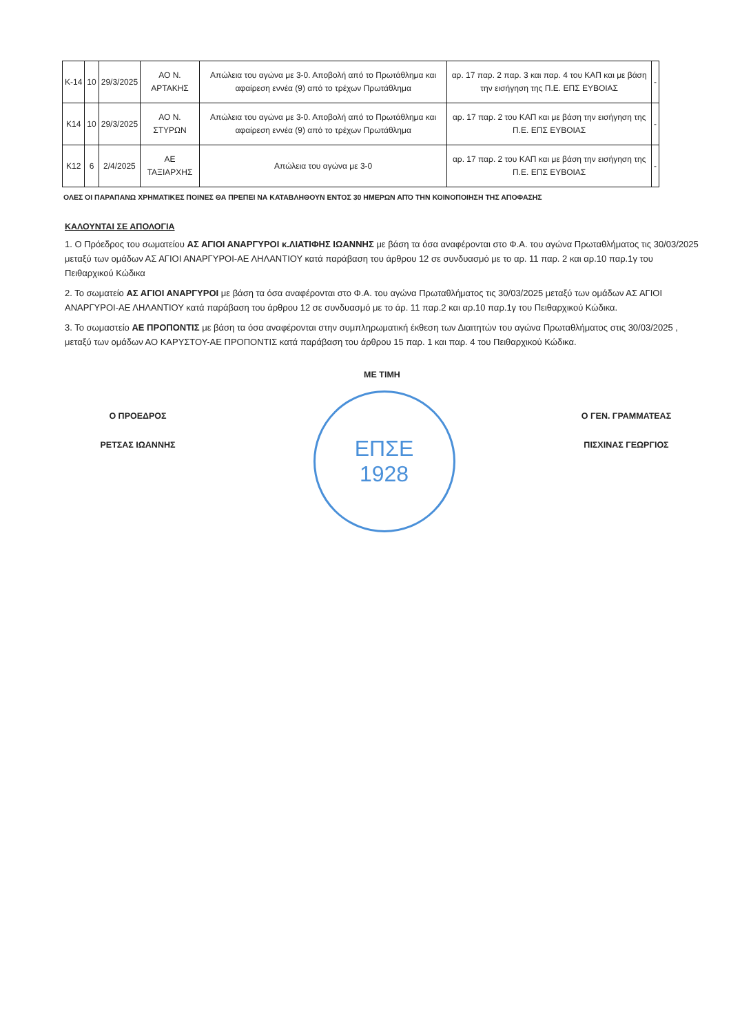| Κ-14 | 10 | 29/3/2025 | ΑΟ Ν. ΑΡΤΑΚΗΣ | Απώλεια του αγώνα με 3-0. Αποβολή από το Πρωτάθλημα και αφαίρεση εννέα (9) από το τρέχων Πρωτάθλημα | αρ. 17 παρ. 2 παρ. 3 και παρ. 4 του ΚΑΠ και με βάση την εισήγηση της Π.Ε. ΕΠΣ ΕΥΒΟΙΑΣ | - |
| Κ14 | 10 | 29/3/2025 | ΑΟ Ν. ΣΤΥΡΩΝ | Απώλεια του αγώνα με 3-0. Αποβολή από το Πρωτάθλημα και αφαίρεση εννέα (9) από το τρέχων Πρωτάθλημα | αρ. 17 παρ. 2 του ΚΑΠ και με βάση την εισήγηση της Π.Ε. ΕΠΣ ΕΥΒΟΙΑΣ | - |
| Κ12 | 6 | 2/4/2025 | ΑΕ ΤΑΞΙΑΡΧΗΣ | Απώλεια του αγώνα με 3-0 | αρ. 17 παρ. 2 του ΚΑΠ και με βάση την εισήγηση της Π.Ε. ΕΠΣ ΕΥΒΟΙΑΣ | - |
ΟΛΕΣ ΟΙ ΠΑΡΑΠΑΝΩ ΧΡΗΜΑΤΙΚΕΣ ΠΟΙΝΕΣ ΘΑ ΠΡΕΠΕΙ ΝΑ ΚΑΤΑΒΛΗΘΟΥΝ ΕΝΤΟΣ 30 ΗΜΕΡΩΝ ΑΠΌ ΤΗΝ ΚΟΙΝΟΠΟΙΗΣΗ ΤΗΣ ΑΠΟΦΑΣΗΣ
ΚΑΛΟΥΝΤΑΙ ΣΕ ΑΠΟΛΟΓΙΑ
1. Ο Πρόεδρος του σωματείου ΑΣ ΑΓΙΟΙ ΑΝΑΡΓΥΡΟΙ κ.ΛΙΑΤΙΦΗΣ ΙΩΑΝΝΗΣ με βάση τα όσα αναφέρονται στο Φ.Α. του αγώνα Πρωταθλήματος τις 30/03/2025 μεταξύ των ομάδων ΑΣ ΑΓΙΟΙ ΑΝΑΡΓΥΡΟΙ-ΑΕ ΛΗΛΑΝΤΙΟΥ κατά παράβαση του άρθρου 12 σε συνδυασμό με το αρ. 11 παρ. 2 και αρ.10 παρ.1γ του Πειθαρχικού Κώδικα
2. Το σωματείο ΑΣ ΑΓΙΟΙ ΑΝΑΡΓΥΡΟΙ με βάση τα όσα αναφέρονται στο Φ.Α. του αγώνα Πρωταθλήματος τις 30/03/2025 μεταξύ των ομάδων ΑΣ ΑΓΙΟΙ ΑΝΑΡΓΥΡΟΙ-ΑΕ ΛΗΛΑΝΤΙΟΥ κατά παράβαση του άρθρου 12 σε συνδυασμό με το άρ. 11 παρ.2 και αρ.10 παρ.1γ του Πειθαρχικού Κώδικα.
3. Το σωμαστείο ΑΕ ΠΡΟΠΟΝΤΙΣ με βάση τα όσα αναφέρονται στην συμπληρωματική έκθεση των Διαιτητών του αγώνα Πρωταθλήματος στις 30/03/2025 , μεταξύ των ομάδων ΑΟ ΚΑΡΥΣΤΟΥ-ΑΕ ΠΡΟΠΟΝΤΙΣ κατά παράβαση του άρθρου 15 παρ. 1 και παρ. 4 του Πειθαρχικού Κώδικα.
Ο ΠΡΟΕΔΡΟΣ
ΡΕΤΣΑΣ ΙΩΑΝΝΗΣ
ΜΕ ΤΙΜΗ
ΕΠΣΕ
1928
Ο ΓΕΝ. ΓΡΑΜΜΑΤΕΑΣ
ΠΙΣΧΙΝΑΣ ΓΕΩΡΓΙΟΣ